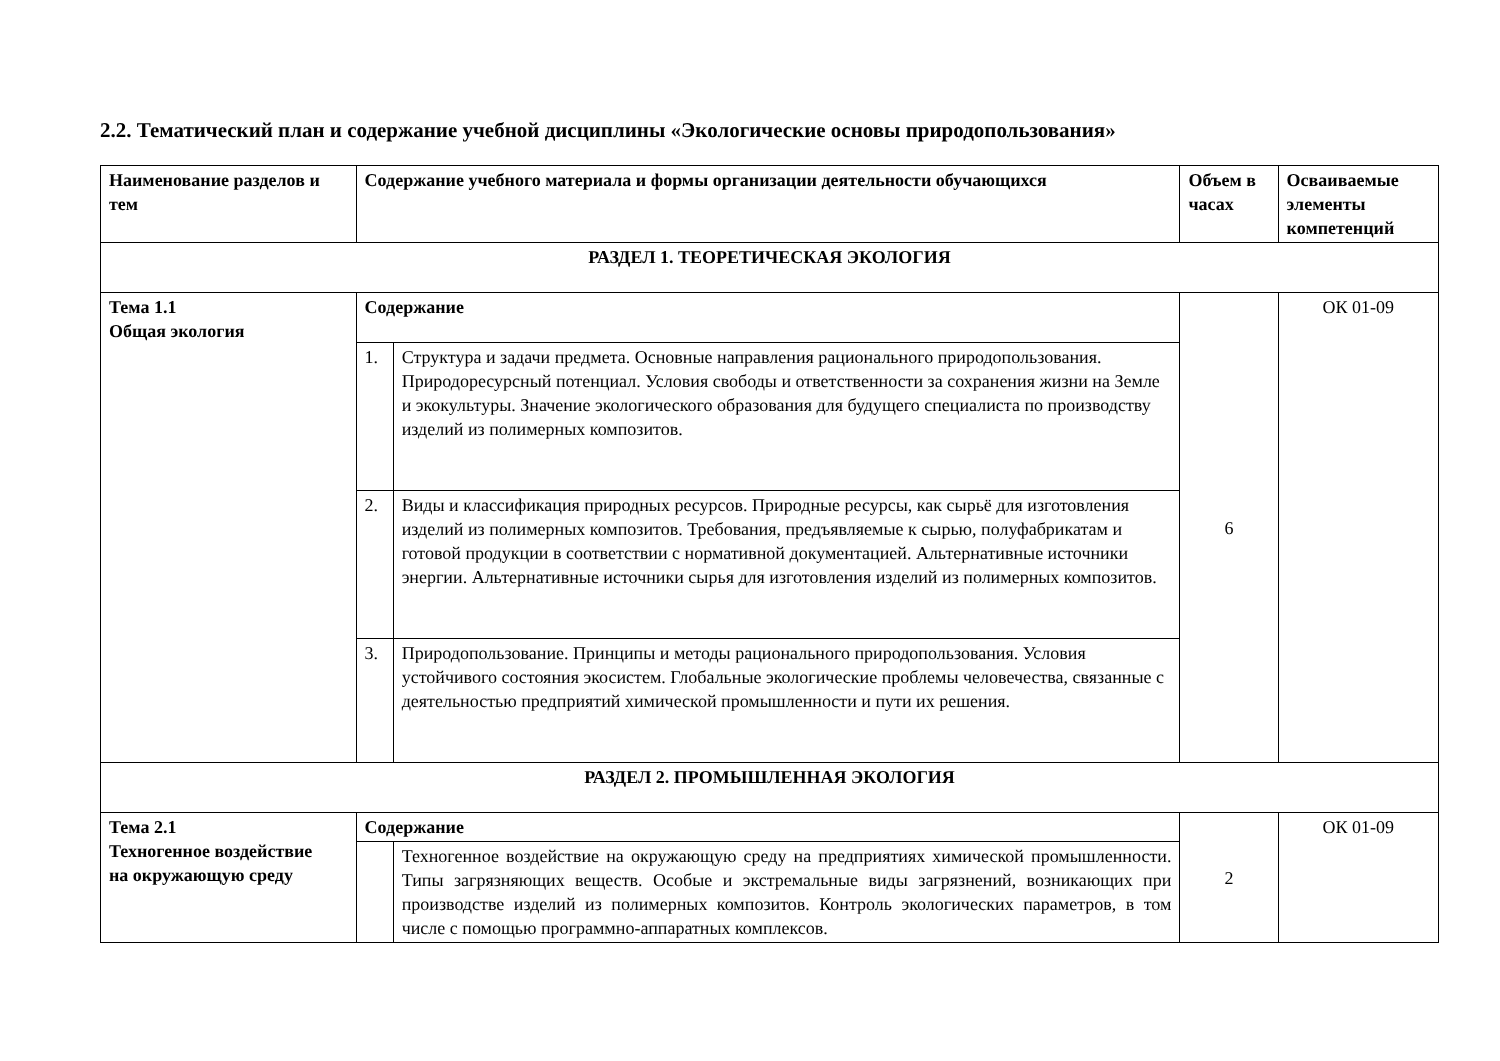2.2. Тематический план и содержание учебной дисциплины «Экологические основы природопользования»
| Наименование разделов и тем | Содержание учебного материала и формы организации деятельности обучающихся | | Объем в часах | Осваиваемые элементы компетенций |
| --- | --- | --- | --- | --- |
| РАЗДЕЛ 1. ТЕОРЕТИЧЕСКАЯ ЭКОЛОГИЯ | | | | |
| Тема 1.1 Общая экология | Содержание | | 6 | ОК 01-09 |
| | 1. | Структура и задачи предмета. Основные направления рационального природопользования. Природоресурсный потенциал. Условия свободы и ответственности за сохранения жизни на Земле и экокультуры. Значение экологического образования для будущего специалиста по производству изделий из полимерных композитов. | | |
| | 2. | Виды и классификация природных ресурсов. Природные ресурсы, как сырьё для изготовления изделий из полимерных композитов. Требования, предъявляемые к сырью, полуфабрикатам и готовой продукции в соответствии с нормативной документацией. Альтернативные источники энергии. Альтернативные источники сырья для изготовления изделий из полимерных композитов. | | |
| | 3. | Природопользование. Принципы и методы рационального природопользования. Условия устойчивого состояния экосистем. Глобальные экологические проблемы человечества, связанные с деятельностью предприятий химической промышленности и пути их решения. | | |
| РАЗДЕЛ 2. ПРОМЫШЛЕННАЯ ЭКОЛОГИЯ | | | | |
| Тема 2.1 Техногенное воздействие на окружающую среду | Содержание | | 2 | ОК 01-09 |
| | | Техногенное воздействие на окружающую среду на предприятиях химической промышленности. Типы загрязняющих веществ. Особые и экстремальные виды загрязнений, возникающих при производстве изделий из полимерных композитов. Контроль экологических параметров, в том числе с помощью программно-аппаратных комплексов. | | |